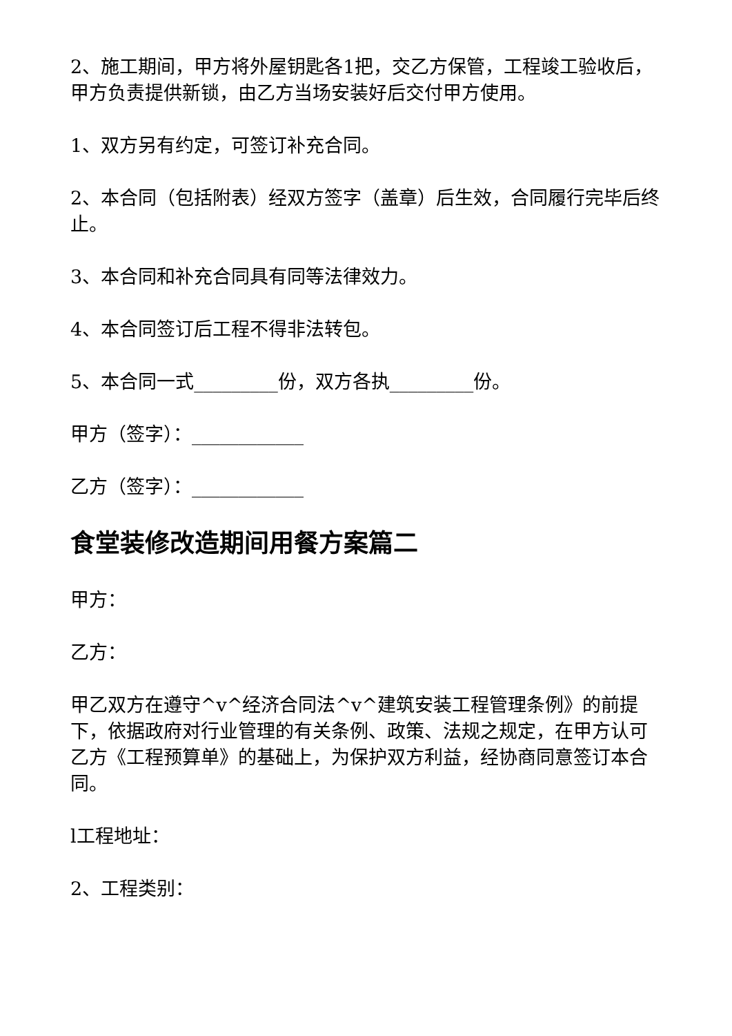2、施工期间，甲方将外屋钥匙各1把，交乙方保管，工程竣工验收后，甲方负责提供新锁，由乙方当场安装好后交付甲方使用。
1、双方另有约定，可签订补充合同。
2、本合同（包括附表）经双方签字（盖章）后生效，合同履行完毕后终止。
3、本合同和补充合同具有同等法律效力。
4、本合同签订后工程不得非法转包。
5、本合同一式_________份，双方各执_________份。
甲方（签字）：____________
乙方（签字）：____________
食堂装修改造期间用餐方案篇二
甲方：
乙方：
甲乙双方在遵守^v^经济合同法^v^建筑安装工程管理条例》的前提下，依据政府对行业管理的有关条例、政策、法规之规定，在甲方认可乙方《工程预算单》的基础上，为保护双方利益，经协商同意签订本合同。
l工程地址：
2、工程类别：